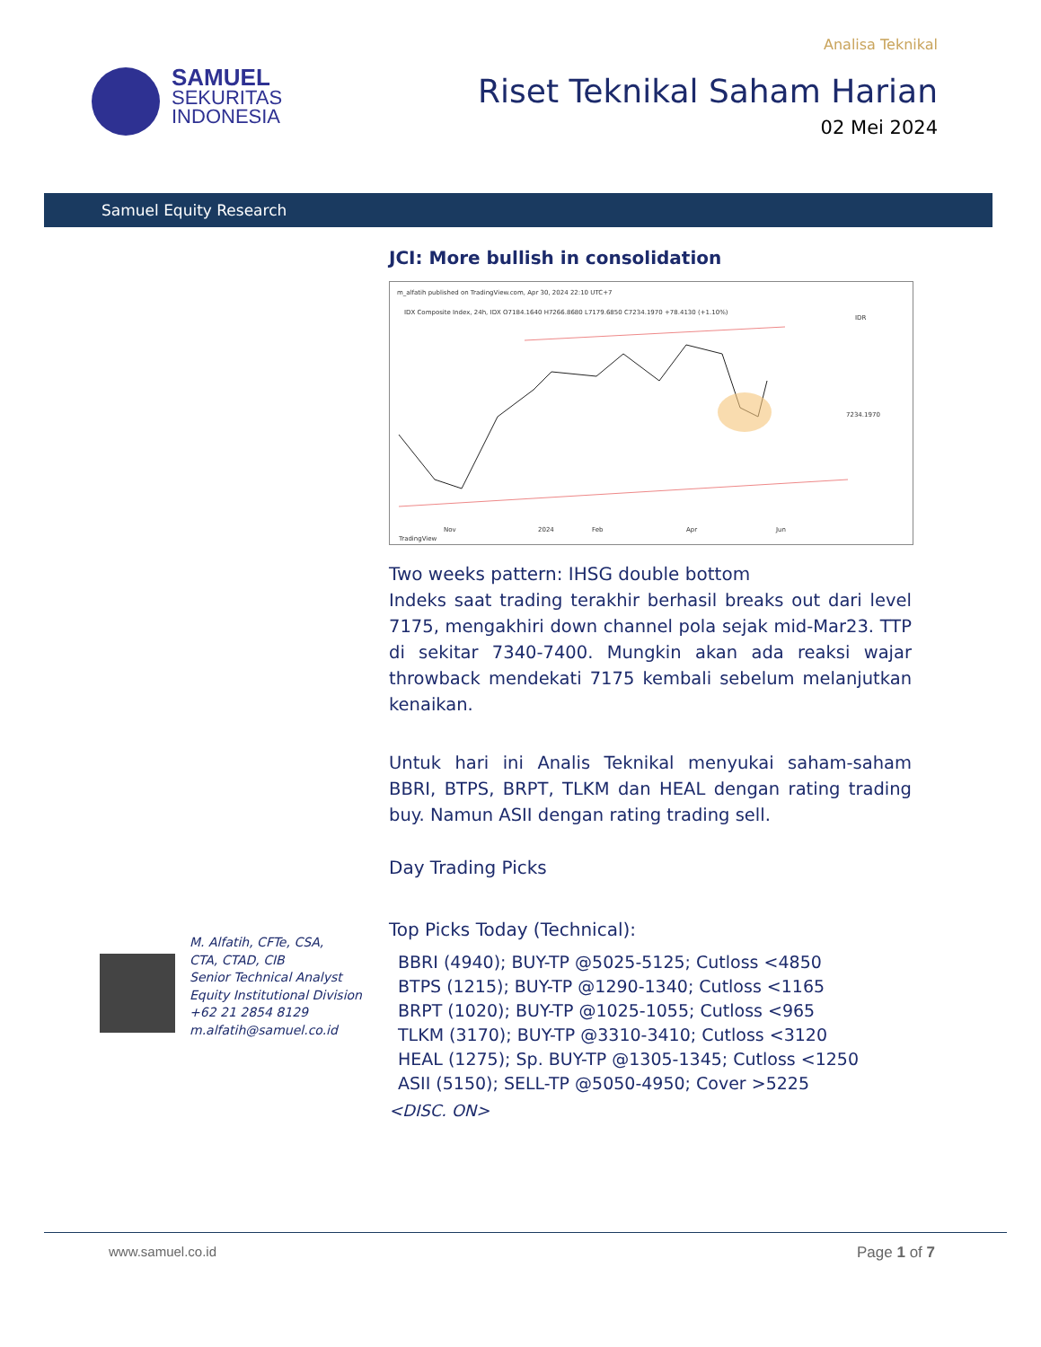SAMUEL
SEKURITAS
INDONESIA
Analisa Teknikal
Riset Teknikal Saham Harian
02 Mei 2024
Samuel Equity Research
JCI: More bullish in consolidation
m_alfatih published on TradingView.com, Apr 30, 2024 22:10 UTC+7
IDX Composite Index, 24h, IDX O7184.1640 H7266.8680 L7179.6850 C7234.1970 +78.4130 (+1.10%)
IDR
7234.1970
Nov
2024
Feb
Apr
Jun
TradingView
Two weeks pattern: IHSG double bottom
Indeks saat trading terakhir berhasil breaks out dari level 7175, mengakhiri down channel pola sejak mid-Mar23. TTP di sekitar 7340-7400. Mungkin akan ada reaksi wajar throwback mendekati 7175 kembali sebelum melanjutkan kenaikan.
Untuk hari ini Analis Teknikal menyukai saham-saham BBRI, BTPS, BRPT, TLKM dan HEAL dengan rating trading buy. Namun ASII dengan rating trading sell.
Day Trading Picks
Top Picks Today (Technical):
BBRI (4940); BUY-TP @5025-5125; Cutloss <4850
BTPS (1215); BUY-TP @1290-1340; Cutloss <1165
BRPT (1020); BUY-TP @1025-1055; Cutloss <965
TLKM (3170); BUY-TP @3310-3410; Cutloss <3120
HEAL (1275); Sp. BUY-TP @1305-1345; Cutloss <1250
ASII (5150); SELL-TP @5050-4950; Cover >5225
<DISC. ON>
M. Alfatih, CFTe, CSA,
CTA, CTAD, CIB
Senior Technical Analyst
Equity Institutional Division
+62 21 2854 8129
m.alfatih@samuel.co.id
www.samuel.co.id Page 1 of 7